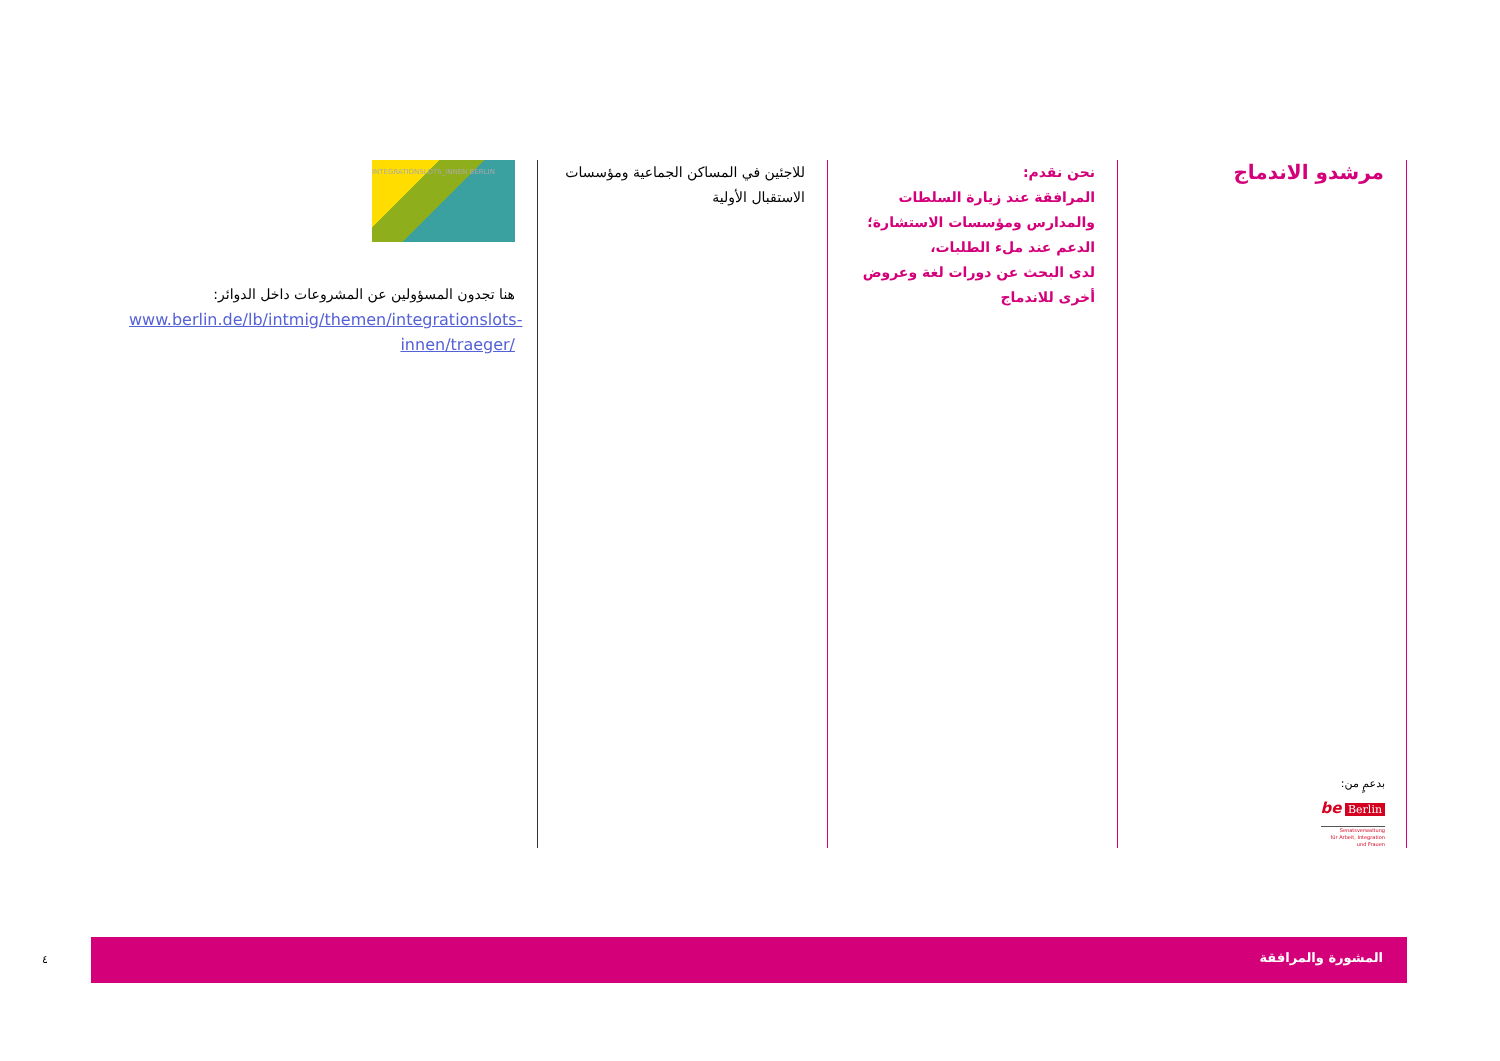مرشدو الاندماج
نحن نقدم:
المرافقة عند زيارة السلطات والمدارس ومؤسسات الاستشارة؛
الدعم عند ملء الطلبات،
لدى البحث عن دورات لغة وعروض أخرى للاندماج
للاجئين في المساكن الجماعية ومؤسسات الاستقبال الأولية
INTEGRATIONSLOTS_INNEN BERLIN
هنا تجدون المسؤولين عن المشروعات داخل الدوائر:
www.berlin.de/lb/intmig/themen/integrationslots-innen/traeger/
بدعمٍ من:
be Berlin
Senatsverwaltung
für Arbeit, Integration
und Frauen
٤
المشورة والمرافقة